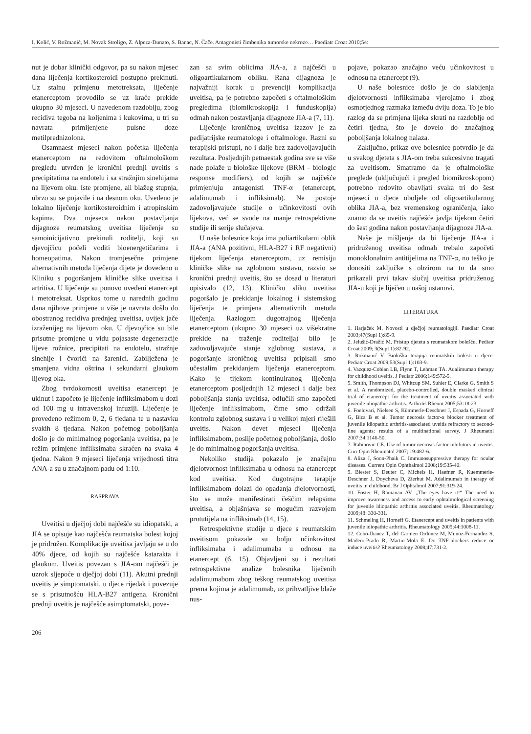I. Kolić, V. Rožmanić, M. Novak Stroligo, Z. Alpeza-Dunato, S. Banac, N. Čače. Antagonisti čimbenika tumorske nekroze… Paediatr Croat 2010;54:
nut je dobar klinički odgovor, pa su nakon mjesec dana liječenja kortikosteroidi postupno prekinuti. Uz stalnu primjenu metotreksata, liječenje etanerceptom provodilo se uz kraće prekide ukupno 30 mjeseci. U navedenom razdoblju, zbog recidiva tegoba na koljenima i kukovima, u tri su navrata primijenjene pulsne doze metilprednizolona.
Osamnaest mjeseci nakon početka liječenja etanerceptom na redovitom oftalmološkom pregledu utvrđen je kronični prednji uveitis s precipitatima na endotelu i sa stražnjim sinehijama na lijevom oku. Iste promjene, ali blažeg stupnja, ubrzo su se pojavile i na desnom oku. Uvedeno je lokalno liječenje kortikosteroidnim i atropinskim kapima. Dva mjeseca nakon postavljanja dijagnoze reumatskog uveitisa liječenje su samoinicijativno prekinuli roditelji, koji su djevojčicu počeli voditi bioenergetičarima i homeopatima. Nakon tromjesečne primjene alternativnih metoda liječenja dijete je dovedeno u Kliniku s pogoršanjem kliničke slike uveitisa i artritisa. U liječenje su ponovo uvedeni etanercept i metotreksat. Usprkos tome u narednih godinu dana njihove primjene u više je navrata došlo do obostranog recidiva prednjeg uveitisa, uvijek jače izraženijeg na lijevom oku. U djevojčice su bile prisutne promjene u vidu pojasaste degeneracije lijeve rožnice, precipitati na endotelu, stražnje sinehije i čvorići na šarenici. Zabilježena je smanjena vidna oštrina i sekundarni glaukom lijevog oka.
Zbog tvrdokornosti uveitisa etanercept je ukinut i započeto je liječenje infliksimabom u dozi od 100 mg u intravenskoj infuziji. Liječenje je provedeno režimom 0, 2, 6 tjedana te u nastavku svakih 8 tjedana. Nakon početnog poboljšanja došlo je do minimalnog pogoršanja uveitisa, pa je režim primjene infliksimaba skraćen na svaka 4 tjedna. Nakon 9 mjeseci liječenja vrijednosti titra ANA-a su u značajnom padu od 1:10.
RASPRAVA
Uveitisi u dječjoj dobi najčešće su idiopatski, a JIA se opisuje kao najčešća reumatska bolest kojoj je pridružen. Komplikacije uveitisa javljaju se u do 40% djece, od kojih su najčešće katarakta i glaukom. Uveitis povezan s JIA-om najčešći je uzrok sljepoće u dječjoj dobi (11). Akutni prednji uveitis je simptomatski, u djece rijedak i povezuje se s prisutnošću HLA-B27 antigena. Kronični prednji uveitis je najčešće asimptomatski, pove-
206
zan sa svim oblicima JIA-a, a najčešći u oligoartikularnom obliku. Rana dijagnoza je najvažniji korak u prevenciji komplikacija uveitisa, pa je potrebno započeti s oftalmološkim pregledima (biomikroskopija i funduskopija) odmah nakon postavljanja dijagnoze JIA-a (7, 11).
Liječenje kroničnog uveitisa izazov je za pedijatrijske reumatologe i oftalmologe. Razni su terapijski pristupi, no i dalje bez zadovoljavajućih rezultata. Posljednjih petnaestak godina sve se više nade polaže u biološke lijekove (BRM - biologic response modifiers), od kojih se najčešće primjenjuju antagonisti TNF-α (etanercept, adalimumab i infliksimab). Ne postoje zadovoljavajuće studije o učinkovitosti ovih lijekova, već se svode na manje retrospektivne studije ili serije slučajeva.
U naše bolesnice koja ima poliartikularni oblik JIA-a (ANA pozitivni, HLA-B27 i RF negativni) tijekom liječenja etanerceptom, uz remisiju kliničke slike na zglobnom sustavu, razvio se kronični prednji uveitis, što se dosad u literaturi opisivalo (12, 13). Kliničku sliku uveitisa pogoršalo je prekidanje lokalnog i sistemskog liječenja te primjena alternativnih metoda liječenja. Razlogom dugotrajnog liječenja etanerceptom (ukupno 30 mjeseci uz višekratne prekide na traženje roditelja) bilo je zadovoljavajuće stanje zglobnog sustava, a pogoršanje kroničnog uveitisa pripisali smo učestalim prekidanjem liječenja etanerceptom. Kako je tijekom kontinuiranog liječenja etanerceptom posljednjih 12 mjeseci i dalje bez poboljšanja stanja uveitisa, odlučili smo započeti liječenje infliksimabom, čime smo održali kontrolu zglobnog sustava i u velikoj mjeri riješili uveitis. Nakon devet mjeseci liječenja infliksimabom, poslije početnog poboljšanja, došlo je do minimalnog pogoršanja uveitisa.
Nekoliko studija pokazalo je značajnu djelotvornost infliksimaba u odnosu na etanercept kod uveitisa. Kod dugotrajne terapije infliksimabom dolazi do opadanja djelotvornosti, što se može manifestirati češćim relapsima uveitisa, a objašnjava se mogućim razvojem protutijela na infliksimab (14, 15).
Retrospektivne studije u djece s reumatskim uveitisom pokazale su bolju učinkovitost infliksimaba i adalimumaba u odnosu na etanercept (6, 15). Objavljeni su i rezultati retrospektivne analize bolesnika liječenih adalimumabom zbog teškog reumatskog uveitisa prema kojima je adalimumab, uz prihvatljive blaže nus-
pojave, pokazao značajno veću učinkovitost u odnosu na etanercept (9).
U naše bolesnice došlo je do slabljenja djelotvornosti infliksimaba vjerojatno i zbog osmotjednog razmaka između dviju doza. To je bio razlog da se primjena lijeka skrati na razdoblje od četiri tjedna, što je dovelo do značajnog poboljšanja lokalnog nalaza.
Zaključno, prikaz ove bolesnice potvrdio je da u svakog djeteta s JIA-om treba sukcesivno tragati za uveitisom. Smatramo da je oftalmološke preglede (uključujući i pregled biomikroskopom) potrebno redovito obavljati svaka tri do šest mjeseci u djece oboljele od oligoartikularnog oblika JIA-a, bez vremenskog ograničenja, iako znamo da se uveitis najčešće javlja tijekom četiri do šest godina nakon postavljanja dijagnoze JIA-a.
Naše je mišljenje da bi liječenje JIA-a i pridruženog uveitisa odmah trebalo započeti monoklonalnim antitijelima na TNF-α, no teško je donositi zaključke s obzirom na to da smo prikazali prvi takav slučaj uveitisa pridruženog JIA-u koji je liječen u našoj ustanovi.
LITERATURA
1. Harjaček M. Novosti u dječjoj reumatologiji. Paediatr Croat 2003;47(Supl 1):85-9.
2. Jelušić-Dražić M. Pristup djetetu s reumatskom bolešću. Pediatr Croat 2009; 3(Supl 1):82-92.
3. Rožmanić V. Biološka terapija reumatskih bolesti u djece. Pediatr Croat 2009;53(Supl 1):103-9.
4. Vazquez-Cobian LB, Flynn T, Lehman TA. Adalimumab therapy for childhood uveitis. J Pediatr 2006;149:572-5.
5. Smith, Thompson DJ, Whitcup SM, Suhler E, Clarke G, Smith S et al. A randomized, placebo-controlled, double masked clinical trial of etanercept for the treatment of uveitis associated with juvenile idiopathic arthritis. Arthritis Rheum 2005;53:18-23.
6. Foeldvari, Nielsen S, Kümmerle-Deschner J, Espada G, Horneff G, Bica B et al. Tumor necrosis factor-α blocker treatment of juvenile idiopathic arthritis-associated uveitis refractory to second-line agents: results of a multinational survey. J Rheumatol 2007;34:1146-50.
7. Rabinovic CE. Use of tumor necrosis factor inhibitors in uveitis. Curr Opin Rheumatol 2007; 19:482-6.
8. Aliza J, Soon-Phaik C. Immunosuppressive therapy for ocular diseases. Current Opin Ophthalmol 2008;19:535-40.
9. Biester S, Deuter C, Michels H, Haefner R, Kuemmerle-Deschner J, Doycheva D, Zierhut M. Adalimumab in therapy of uveitis in childhood. Br J Ophtalmol 2007;91:319-24.
10. Foster H, Ramanan AV. „The eyes have it!“ The need to improve awareness and access to early ophtalmological screening for juvenile idiopathic arthritis associated uveitis. Rheumatology 2009;48: 330-331.
11. Schmeling H, Horneff G. Etanercept and uveitis in patients with juvenile idiopathic arthritis. Rheumatology 2005;44:1008-11.
12. Cobo-Ibanez T, del Carmen Ordonez M, Munoz-Fernandez S, Madero-Prado R, Martin-Mola E. Do TNF-blockers reduce or induce uveitis? Rheumatology 2008;47:731-2.